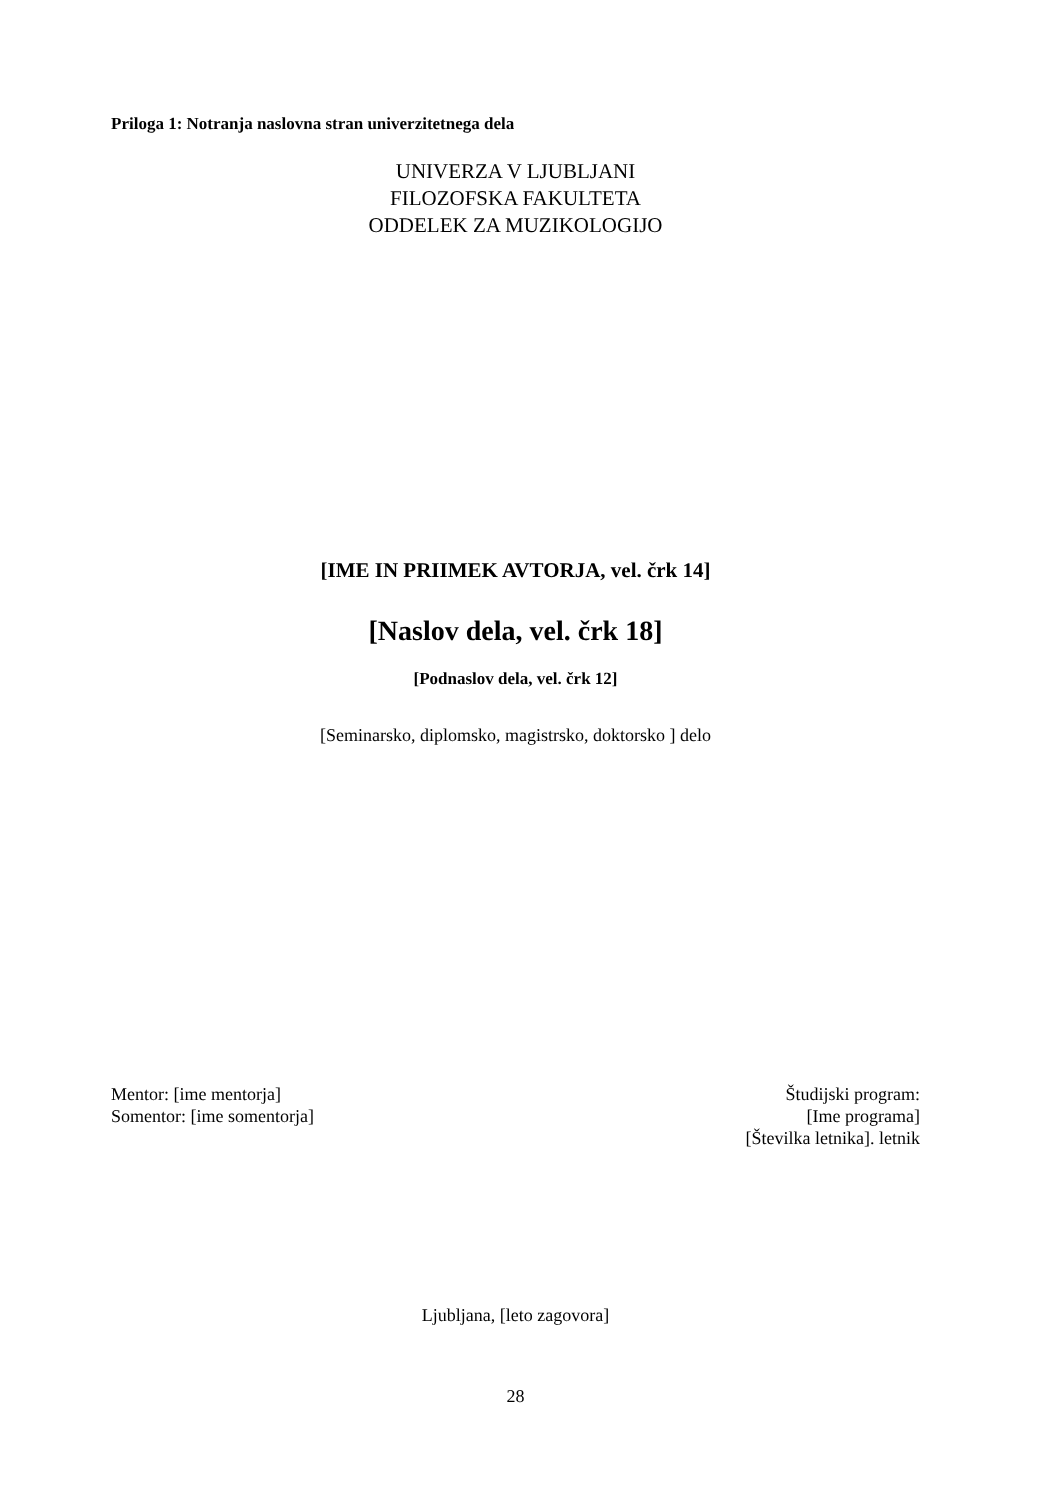Priloga 1: Notranja naslovna stran univerzitetnega dela
UNIVERZA V LJUBLJANI
FILOZOFSKA FAKULTETA
ODDELEK ZA MUZIKOLOGIJO
[IME IN PRIIMEK AVTORJA, vel. črk 14]
[Naslov dela, vel. črk 18]
[Podnaslov dela, vel. črk 12]
[Seminarsko, diplomsko, magistrsko, doktorsko ] delo
Mentor: [ime mentorja]
Somentor: [ime somentorja]
Študijski program:
[Ime programa]
[Številka letnika]. letnik
Ljubljana, [leto zagovora]
28